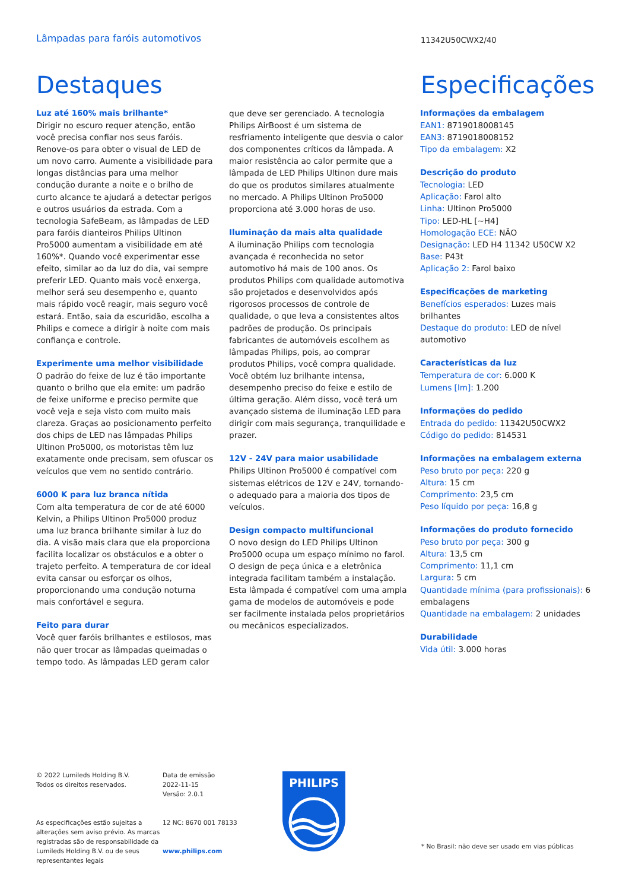Lâmpadas para faróis automotivos
11342U50CWX2/40
Destaques Especificações
Luz até 160% mais brilhante*
Dirigir no escuro requer atenção, então você precisa confiar nos seus faróis. Renove-os para obter o visual de LED de um novo carro. Aumente a visibilidade para longas distâncias para uma melhor condução durante a noite e o brilho de curto alcance te ajudará a detectar perigos e outros usuários da estrada. Com a tecnologia SafeBeam, as lâmpadas de LED para faróis dianteiros Philips Ultinon Pro5000 aumentam a visibilidade em até 160%*. Quando você experimentar esse efeito, similar ao da luz do dia, vai sempre preferir LED. Quanto mais você enxerga, melhor será seu desempenho e, quanto mais rápido você reagir, mais seguro você estará. Então, saia da escuridão, escolha a Philips e comece a dirigir à noite com mais confiança e controle.
Experimente uma melhor visibilidade
O padrão do feixe de luz é tão importante quanto o brilho que ela emite: um padrão de feixe uniforme e preciso permite que você veja e seja visto com muito mais clareza. Graças ao posicionamento perfeito dos chips de LED nas lâmpadas Philips Ultinon Pro5000, os motoristas têm luz exatamente onde precisam, sem ofuscar os veículos que vem no sentido contrário.
6000 K para luz branca nítida
Com alta temperatura de cor de até 6000 Kelvin, a Philips Ultinon Pro5000 produz uma luz branca brilhante similar à luz do dia. A visão mais clara que ela proporciona facilita localizar os obstáculos e a obter o trajeto perfeito. A temperatura de cor ideal evita cansar ou esforçar os olhos, proporcionando uma condução noturna mais confortável e segura.
Feito para durar
Você quer faróis brilhantes e estilosos, mas não quer trocar as lâmpadas queimadas o tempo todo. As lâmpadas LED geram calor
que deve ser gerenciado. A tecnologia Philips AirBoost é um sistema de resfriamento inteligente que desvia o calor dos componentes críticos da lâmpada. A maior resistência ao calor permite que a lâmpada de LED Philips Ultinon dure mais do que os produtos similares atualmente no mercado. A Philips Ultinon Pro5000 proporciona até 3.000 horas de uso.
Iluminação da mais alta qualidade
A iluminação Philips com tecnologia avançada é reconhecida no setor automotivo há mais de 100 anos. Os produtos Philips com qualidade automotiva são projetados e desenvolvidos após rigorosos processos de controle de qualidade, o que leva a consistentes altos padrões de produção. Os principais fabricantes de automóveis escolhem as lâmpadas Philips, pois, ao comprar produtos Philips, você compra qualidade. Você obtém luz brilhante intensa, desempenho preciso do feixe e estilo de última geração. Além disso, você terá um avançado sistema de iluminação LED para dirigir com mais segurança, tranquilidade e prazer.
12V - 24V para maior usabilidade
Philips Ultinon Pro5000 é compatível com sistemas elétricos de 12V e 24V, tornando-o adequado para a maioria dos tipos de veículos.
Design compacto multifuncional
O novo design do LED Philips Ultinon Pro5000 ocupa um espaço mínimo no farol. O design de peça única e a eletrônica integrada facilitam também a instalação. Esta lâmpada é compatível com uma ampla gama de modelos de automóveis e pode ser facilmente instalada pelos proprietários ou mecânicos especializados.
Informações da embalagem
EAN1: 8719018008145
EAN3: 8719018008152
Tipo da embalagem: X2
Descrição do produto
Tecnologia: LED
Aplicação: Farol alto
Linha: Ultinon Pro5000
Tipo: LED-HL [~H4]
Homologação ECE: NÃO
Designação: LED H4 11342 U50CW X2
Base: P43t
Aplicação 2: Farol baixo
Especificações de marketing
Benefícios esperados: Luzes mais brilhantes
Destaque do produto: LED de nível automotivo
Características da luz
Temperatura de cor: 6.000 K
Lumens [lm]: 1.200
Informações do pedido
Entrada do pedido: 11342U50CWX2
Código do pedido: 814531
Informações na embalagem externa
Peso bruto por peça: 220 g
Altura: 15 cm
Comprimento: 23,5 cm
Peso líquido por peça: 16,8 g
Informações do produto fornecido
Peso bruto por peça: 300 g
Altura: 13,5 cm
Comprimento: 11,1 cm
Largura: 5 cm
Quantidade mínima (para profissionais): 6 embalagens
Quantidade na embalagem: 2 unidades
Durabilidade
Vida útil: 3.000 horas
© 2022 Lumileds Holding B.V.
Todos os direitos reservados.
As especificações estão sujeitas a alterações sem aviso prévio. As marcas registradas são de responsabilidade da Lumileds Holding B.V. ou de seus representantes legais
Data de emissão
2022-11-15
Versão: 2.0.1
12 NC: 8670 001 78133
www.philips.com
PHILIPS
* No Brasil: não deve ser usado em vias públicas